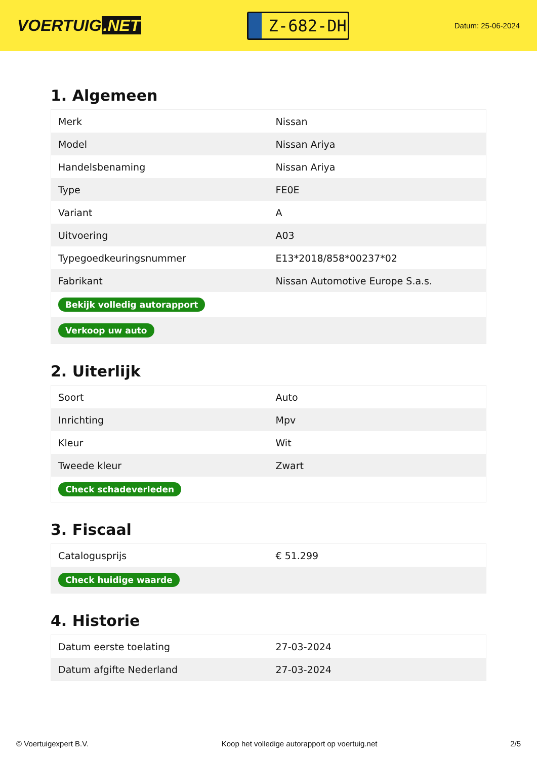VOERTUIG.NET
Z-682-DH
Datum: 25-06-2024
1. Algemeen
| Merk | Nissan |
| Model | Nissan Ariya |
| Handelsbenaming | Nissan Ariya |
| Type | FE0E |
| Variant | A |
| Uitvoering | A03 |
| Typegoedkeuringsnummer | E13*2018/858*00237*02 |
| Fabrikant | Nissan Automotive Europe S.a.s. |
| Bekijk volledig autorapport | |
| Verkoop uw auto | |
2. Uiterlijk
| Soort | Auto |
| Inrichting | Mpv |
| Kleur | Wit |
| Tweede kleur | Zwart |
| Check schadeverleden | |
3. Fiscaal
| Catalogusprijs | € 51.299 |
| Check huidige waarde | |
4. Historie
| Datum eerste toelating | 27-03-2024 |
| Datum afgifte Nederland | 27-03-2024 |
© Voertuigexpert B.V. Koop het volledige autorapport op voertuig.net 2/5